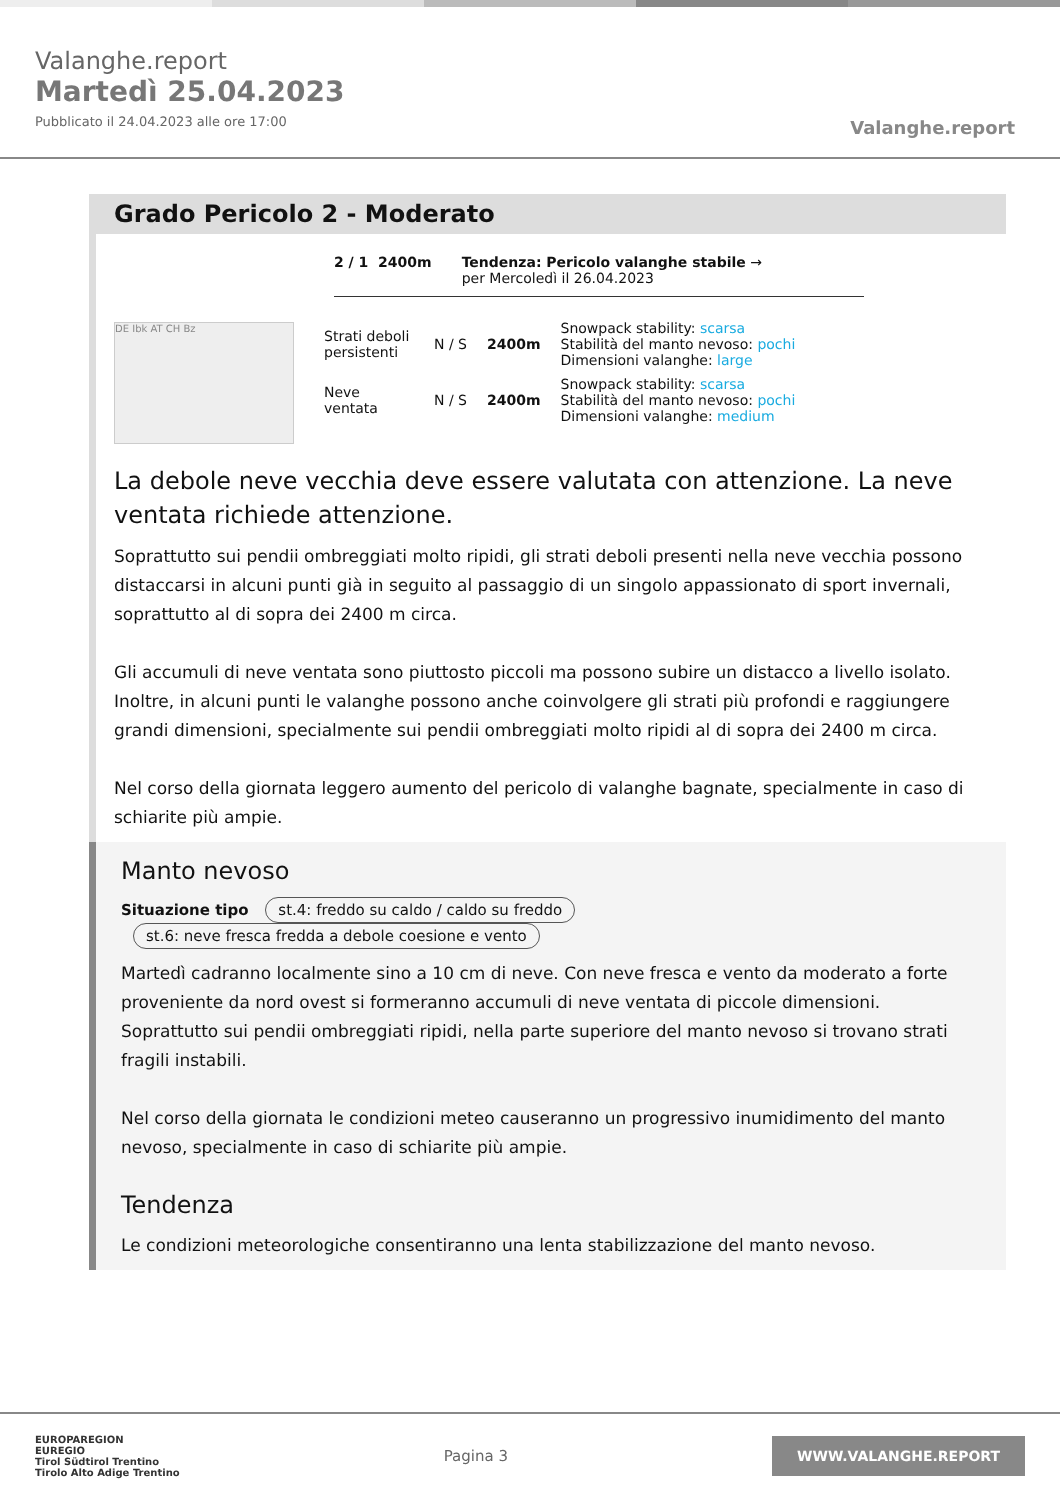Valanghe.report
Martedì 25.04.2023
Pubblicato il 24.04.2023 alle ore 17:00
Valanghe.report
Grado Pericolo 2 - Moderato
2 / 1 2400m Tendenza: Pericolo valanghe stabile →
per Mercoledì il 26.04.2023
DE Ibk AT CH Bz
Strati deboli persistenti
N / S 2400m
Snowpack stability: scarsa
Stabilità del manto nevoso: pochi
Dimensioni valanghe: large
Neve ventata
N / S 2400m
Snowpack stability: scarsa
Stabilità del manto nevoso: pochi
Dimensioni valanghe: medium
La debole neve vecchia deve essere valutata con attenzione. La neve ventata richiede attenzione.
Soprattutto sui pendii ombreggiati molto ripidi, gli strati deboli presenti nella neve vecchia possono distaccarsi in alcuni punti già in seguito al passaggio di un singolo appassionato di sport invernali, soprattutto al di sopra dei 2400 m circa.
Gli accumuli di neve ventata sono piuttosto piccoli ma possono subire un distacco a livello isolato. Inoltre, in alcuni punti le valanghe possono anche coinvolgere gli strati più profondi e raggiungere grandi dimensioni, specialmente sui pendii ombreggiati molto ripidi al di sopra dei 2400 m circa.
Nel corso della giornata leggero aumento del pericolo di valanghe bagnate, specialmente in caso di schiarite più ampie.
Manto nevoso
Situazione tipo st.4: freddo su caldo / caldo su freddo st.6: neve fresca fredda a debole coesione e vento
Martedì cadranno localmente sino a 10 cm di neve. Con neve fresca e vento da moderato a forte proveniente da nord ovest si formeranno accumuli di neve ventata di piccole dimensioni.
Soprattutto sui pendii ombreggiati ripidi, nella parte superiore del manto nevoso si trovano strati fragili instabili.
Nel corso della giornata le condizioni meteo causeranno un progressivo inumidimento del manto nevoso, specialmente in caso di schiarite più ampie.
Tendenza
Le condizioni meteorologiche consentiranno una lenta stabilizzazione del manto nevoso.
EUROPAREGION
EUREGIO
Tirol Südtirol Trentino
Tirolo Alto Adige Trentino
Pagina 3
WWW.VALANGHE.REPORT